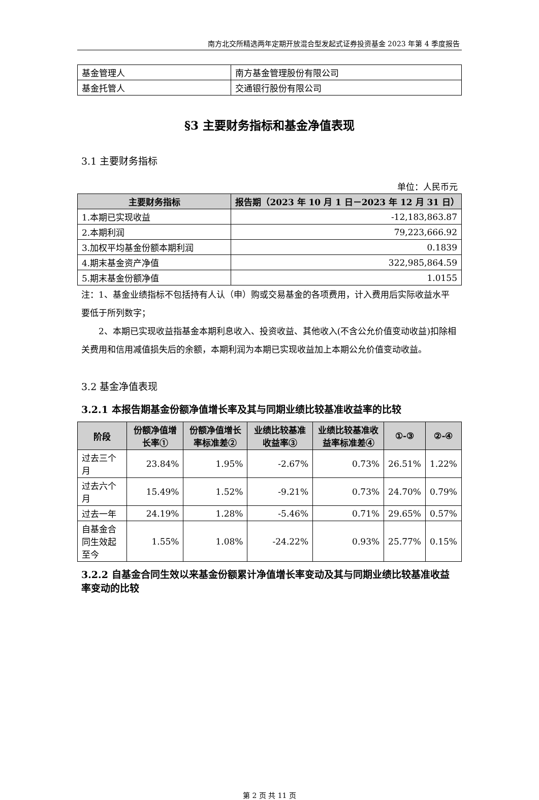南方北交所精选两年定期开放混合型发起式证券投资基金 2023 年第 4 季度报告
| 基金管理人 | 南方基金管理股份有限公司 |
| 基金托管人 | 交通银行股份有限公司 |
§3 主要财务指标和基金净值表现
3.1 主要财务指标
单位：人民币元
| 主要财务指标 | 报告期（2023 年 10 月 1 日－2023 年 12 月 31 日） |
| --- | --- |
| 1.本期已实现收益 | -12,183,863.87 |
| 2.本期利润 | 79,223,666.92 |
| 3.加权平均基金份额本期利润 | 0.1839 |
| 4.期末基金资产净值 | 322,985,864.59 |
| 5.期末基金份额净值 | 1.0155 |
注：1、基金业绩指标不包括持有人认（申）购或交易基金的各项费用，计入费用后实际收益水平要低于所列数字；
  2、本期已实现收益指基金本期利息收入、投资收益、其他收入(不含公允价值变动收益)扣除相关费用和信用减值损失后的余额，本期利润为本期已实现收益加上本期公允价值变动收益。
3.2 基金净值表现
3.2.1 本报告期基金份额净值增长率及其与同期业绩比较基准收益率的比较
| 阶段 | 份额净值增长率① | 份额净值增长率标准差② | 业绩比较基准收益率③ | 业绩比较基准收益率标准差④ | ①-③ | ②-④ |
| --- | --- | --- | --- | --- | --- | --- |
| 过去三个月 | 23.84% | 1.95% | -2.67% | 0.73% | 26.51% | 1.22% |
| 过去六个月 | 15.49% | 1.52% | -9.21% | 0.73% | 24.70% | 0.79% |
| 过去一年 | 24.19% | 1.28% | -5.46% | 0.71% | 29.65% | 0.57% |
| 自基金合同生效起至今 | 1.55% | 1.08% | -24.22% | 0.93% | 25.77% | 0.15% |
3.2.2 自基金合同生效以来基金份额累计净值增长率变动及其与同期业绩比较基准收益率变动的比较
第 2 页 共 11 页